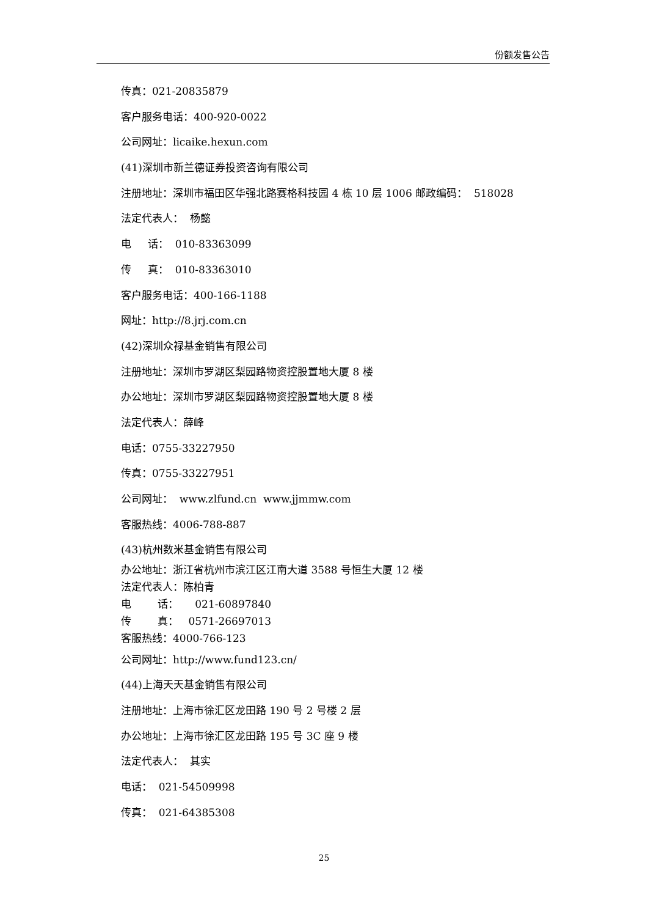份额发售公告
传真：021-20835879
客户服务电话：400-920-0022
公司网址：licaike.hexun.com
(41)深圳市新兰德证券投资咨询有限公司
注册地址：深圳市福田区华强北路赛格科技园 4 栋 10 层 1006 邮政编码： 518028
法定代表人： 杨懿
电 话： 010-83363099
传 真： 010-83363010
客户服务电话：400-166-1188
网址：http://8.jrj.com.cn
(42)深圳众禄基金销售有限公司
注册地址：深圳市罗湖区梨园路物资控股置地大厦 8 楼
办公地址：深圳市罗湖区梨园路物资控股置地大厦 8 楼
法定代表人：薛峰
电话：0755-33227950
传真：0755-33227951
公司网址： www.zlfund.cn www.jjmmw.com
客服热线：4006-788-887
(43)杭州数米基金销售有限公司
办公地址：浙江省杭州市滨江区江南大道 3588 号恒生大厦 12 楼
法定代表人：陈柏青
电 话： 021-60897840
传 真： 0571-26697013
客服热线：4000-766-123
公司网址：http://www.fund123.cn/
(44)上海天天基金销售有限公司
注册地址：上海市徐汇区龙田路 190 号 2 号楼 2 层
办公地址：上海市徐汇区龙田路 195 号 3C 座 9 楼
法定代表人： 其实
电话： 021-54509998
传真： 021-64385308
25